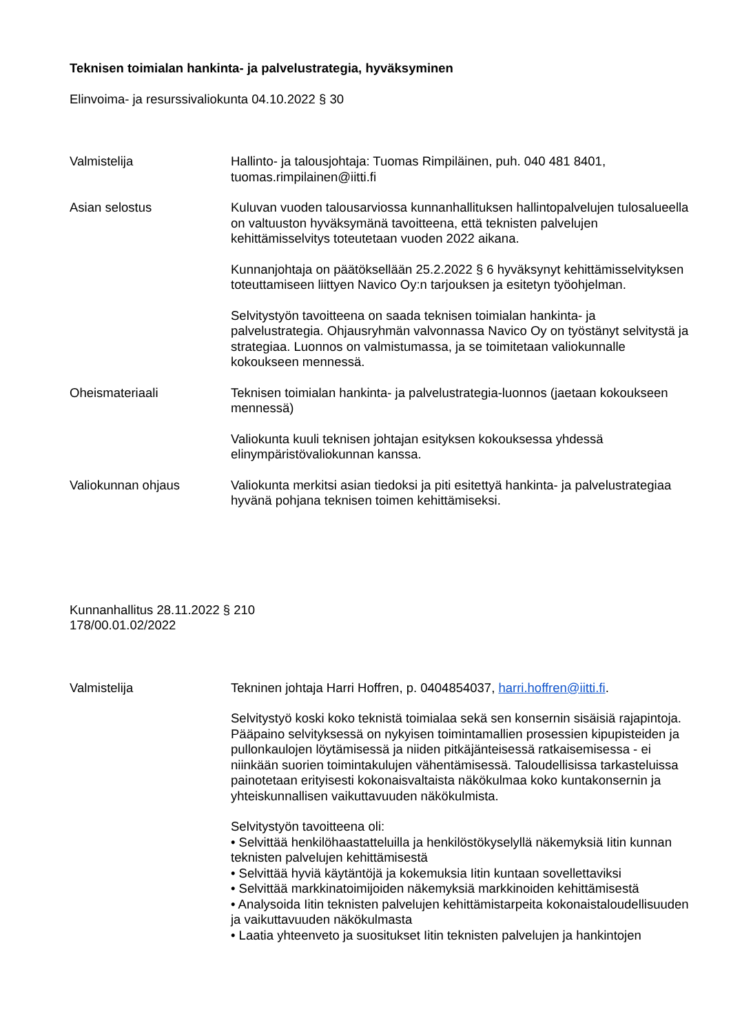Teknisen toimialan hankinta- ja palvelustrategia, hyväksyminen
Elinvoima- ja resurssivaliokunta 04.10.2022 § 30
Valmistelija Hallinto- ja talousjohtaja: Tuomas Rimpiläinen, puh. 040 481 8401, tuomas.rimpilainen@iitti.fi
Asian selostus Kuluvan vuoden talousarviossa kunnanhallituksen hallintopalvelujen tulosalueella on valtuuston hyväksymänä tavoitteena, että teknisten palvelujen kehittämisselvitys toteutetaan vuoden 2022 aikana.
Kunnanjohtaja on päätöksellään 25.2.2022 § 6 hyväksynyt kehittämisselvityksen toteuttamiseen liittyen Navico Oy:n tarjouksen ja esitetyn työohjelman.
Selvitystyön tavoitteena on saada teknisen toimialan hankinta- ja palvelustrategia. Ohjausryhmän valvonnassa Navico Oy on työstänyt selvitystä ja strategiaa. Luonnos on valmistumassa, ja se toimitetaan valiokunnalle kokoukseen mennessä.
Oheismateriaali Teknisen toimialan hankinta- ja palvelustrategia-luonnos (jaetaan kokoukseen mennessä)
Valiokunta kuuli teknisen johtajan esityksen kokouksessa yhdessä elinympäristövaliokunnan kanssa.
Valiokunnan ohjaus Valiokunta merkitsi asian tiedoksi ja piti esitettyä hankinta- ja palvelustrategiaa hyvänä pohjana teknisen toimen kehittämiseksi.
Kunnanhallitus 28.11.2022 § 210
178/00.01.02/2022
Valmistelija Tekninen johtaja Harri Hoffren, p. 0404854037, harri.hoffren@iitti.fi.
Selvitystyö koski koko teknistä toimialaa sekä sen konsernin sisäisiä rajapintoja. Pääpaino selvityksessä on nykyisen toimintamallien prosessien kipupisteiden ja pullonkaulojen löytämisessä ja niiden pitkäjänteisessä ratkaisemisessa - ei niinkään suorien toimintakulujen vähentämisessä. Taloudellisissa tarkasteluissa painotetaan erityisesti kokonaisvaltaista näkökulmaa koko kuntakonsernin ja yhteiskunnallisen vaikuttavuuden näkökulmista.
Selvitystyön tavoitteena oli:
• Selvittää henkilöhaastatteluilla ja henkilöstökyselyllä näkemyksiä Iitin kunnan teknisten palvelujen kehittämisestä
• Selvittää hyviä käytäntöjä ja kokemuksia Iitin kuntaan sovellettaviksi
• Selvittää markkinatoimijoiden näkemyksiä markkinoiden kehittämisestä
• Analysoida Iitin teknisten palvelujen kehittämistarpeita kokonaistaloudellisuuden ja vaikuttavuuden näkökulmasta
• Laatia yhteenveto ja suositukset Iitin teknisten palvelujen ja hankintojen